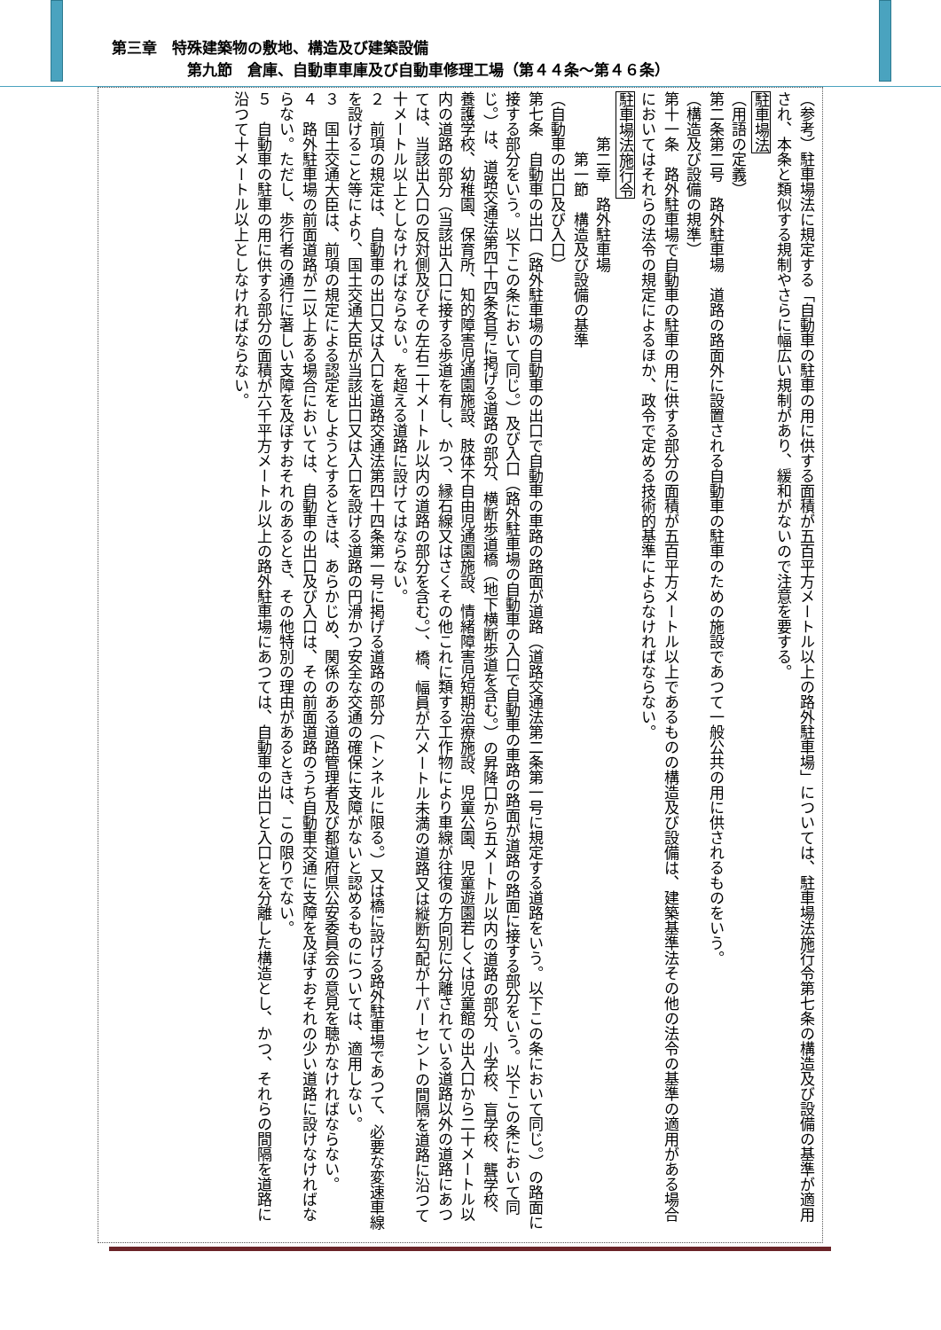第三章　特殊建築物の敷地、構造及び建築設備
　　　　　第九節　倉庫、自動車車庫及び自動車修理工場（第４４条～第４６条）
（参考）駐車場法に規定する「自動車の駐車の用に供する面積が五百平方メートル以上の路外駐車場」については、駐車場法施行令第七条の構造及び設備の基準が適用され、本条と類似する規制やさらに幅広い規制があり、緩和がないので注意を要する。
駐車場法
（用語の定義）
第二条第二号　路外駐車場　道路の路面外に設置される自動車の駐車のための施設であつて一般公共の用に供されるものをいう。
（構造及び設備の規準）
第十一条　路外駐車場で自動車の駐車の用に供する部分の面積が五百平方メートル以上であるものの構造及び設備は、建築基準法その他の法令の基準の適用がある場合においてはそれらの法令の規定によるほか、政令で定める技術的基準によらなければならない。
駐車場法施行令
　　　第二章　路外駐車場
　　　　第一節　構造及び設備の基準
（自動車の出口及び入口）
第七条　自動車の出口（路外駐車場の自動車の出口で自動車の車路の路面が道路（道路交通法第二条第一号に規定する道路をいう。以下この条において同じ。）の路面に接する部分をいう。以下この条において同じ。）及び入口（路外駐車場の自動車の入口で自動車の車路の路面が道路の路面に接する部分をいう。以下この条において同じ。）は、道路交通法第四十四条各号に掲げる道路の部分、横断歩道橋（地下横断歩道を含む。）の昇降口から五メートル以内の道路の部分、小学校、盲学校、聾学校、養護学校、幼稚園、保育所、知的障害児通園施設、肢体不自由児通園施設、情緒障害児短期治療施設、児童公園、児童遊園若しくは児童館の出入口から二十メートル以内の道路の部分（当該出入口に接する歩道を有し、かつ、縁石線又はさくその他これに類する工作物により車線が往復の方向別に分離されている道路以外の道路にあつては、当該出入口の反対側及びその左右二十メートル以内の道路の部分を含む。）、橋、幅員が六メートル未満の道路又は縦断勾配が十パーセントの間隔を道路に沿つて十メートル以上としなければならない。を超える道路に設けてはならない。
２　前項の規定は、自動車の出口又は入口を道路交通法第四十四条第一号に掲げる道路の部分（トンネルに限る。）又は橋に設ける路外駐車場であつて、必要な変速車線を設けること等により、国土交通大臣が当該出口又は入口を設ける道路の円滑かつ安全な交通の確保に支障がないと認めるものについては、適用しない。
３　国土交通大臣は、前項の規定による認定をしようとするときは、あらかじめ、関係のある道路管理者及び都道府県公安委員会の意見を聴かなければならない。
４　路外駐車場の前面道路が二以上ある場合においては、自動車の出口及び入口は、その前面道路のうち自動車交通に支障を及ぼすおそれの少い道路に設けなければならない。ただし、歩行者の通行に著しい支障を及ぼすおそれのあるとき、その他特別の理由があるときは、この限りでない。
５　自動車の駐車の用に供する部分の面積が六千平方メートル以上の路外駐車場にあつては、自動車の出口と入口とを分離した構造とし、かつ、それらの間隔を道路に沿つて十メートル以上としなければならない。